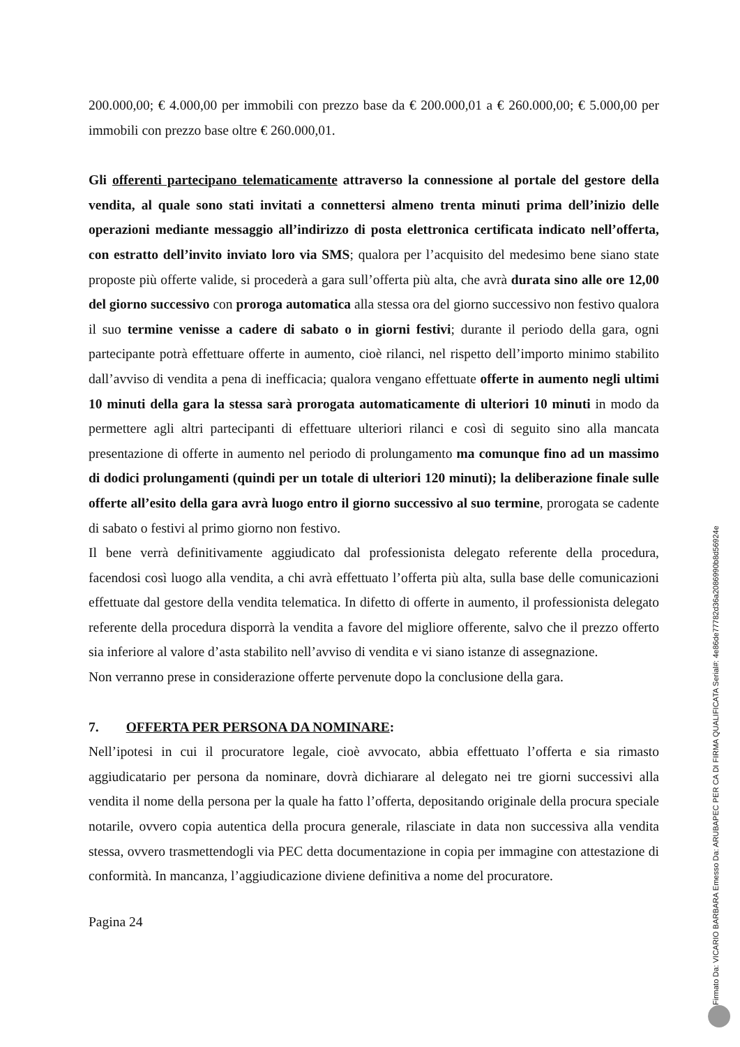200.000,00; € 4.000,00 per immobili con prezzo base da € 200.000,01 a € 260.000,00; € 5.000,00 per immobili con prezzo base oltre € 260.000,01.
Gli offerenti partecipano telematicamente attraverso la connessione al portale del gestore della vendita, al quale sono stati invitati a connettersi almeno trenta minuti prima dell’inizio delle operazioni mediante messaggio all’indirizzo di posta elettronica certificata indicato nell’offerta, con estratto dell’invito inviato loro via SMS; qualora per l’acquisito del medesimo bene siano state proposte più offerte valide, si procederà a gara sull’offerta più alta, che avrà durata sino alle ore 12,00 del giorno successivo con proroga automatica alla stessa ora del giorno successivo non festivo qualora il suo termine venisse a cadere di sabato o in giorni festivi; durante il periodo della gara, ogni partecipante potrà effettuare offerte in aumento, cioè rilanci, nel rispetto dell’importo minimo stabilito dall’avviso di vendita a pena di inefficacia; qualora vengano effettuate offerte in aumento negli ultimi 10 minuti della gara la stessa sarà prorogata automaticamente di ulteriori 10 minuti in modo da permettere agli altri partecipanti di effettuare ulteriori rilanci e così di seguito sino alla mancata presentazione di offerte in aumento nel periodo di prolungamento ma comunque fino ad un massimo di dodici prolungamenti (quindi per un totale di ulteriori 120 minuti); la deliberazione finale sulle offerte all’esito della gara avrà luogo entro il giorno successivo al suo termine, prorogata se cadente di sabato o festivi al primo giorno non festivo.
Il bene verrà definitivamente aggiudicato dal professionista delegato referente della procedura, facendosi così luogo alla vendita, a chi avrà effettuato l’offerta più alta, sulla base delle comunicazioni effettuate dal gestore della vendita telematica. In difetto di offerte in aumento, il professionista delegato referente della procedura disporrà la vendita a favore del migliore offerente, salvo che il prezzo offerto sia inferiore al valore d’asta stabilito nell’avviso di vendita e vi siano istanze di assegnazione.
Non verranno prese in considerazione offerte pervenute dopo la conclusione della gara.
7. OFFERTA PER PERSONA DA NOMINARE:
Nell’ipotesi in cui il procuratore legale, cioè avvocato, abbia effettuato l’offerta e sia rimasto aggiudicatario per persona da nominare, dovrà dichiarare al delegato nei tre giorni successivi alla vendita il nome della persona per la quale ha fatto l’offerta, depositando originale della procura speciale notarile, ovvero copia autentica della procura generale, rilasciate in data non successiva alla vendita stessa, ovvero trasmettendogli via PEC detta documentazione in copia per immagine con attestazione di conformità. In mancanza, l’aggiudicazione diviene definitiva a nome del procuratore.
Pagina 24
Firmato Da: VICARIO BARBARA Emesso Da: ARUBAPEC PER CA DI FIRMA QUALIFICATA Serial#: 4e86de77782d36a2086990b8d56924e